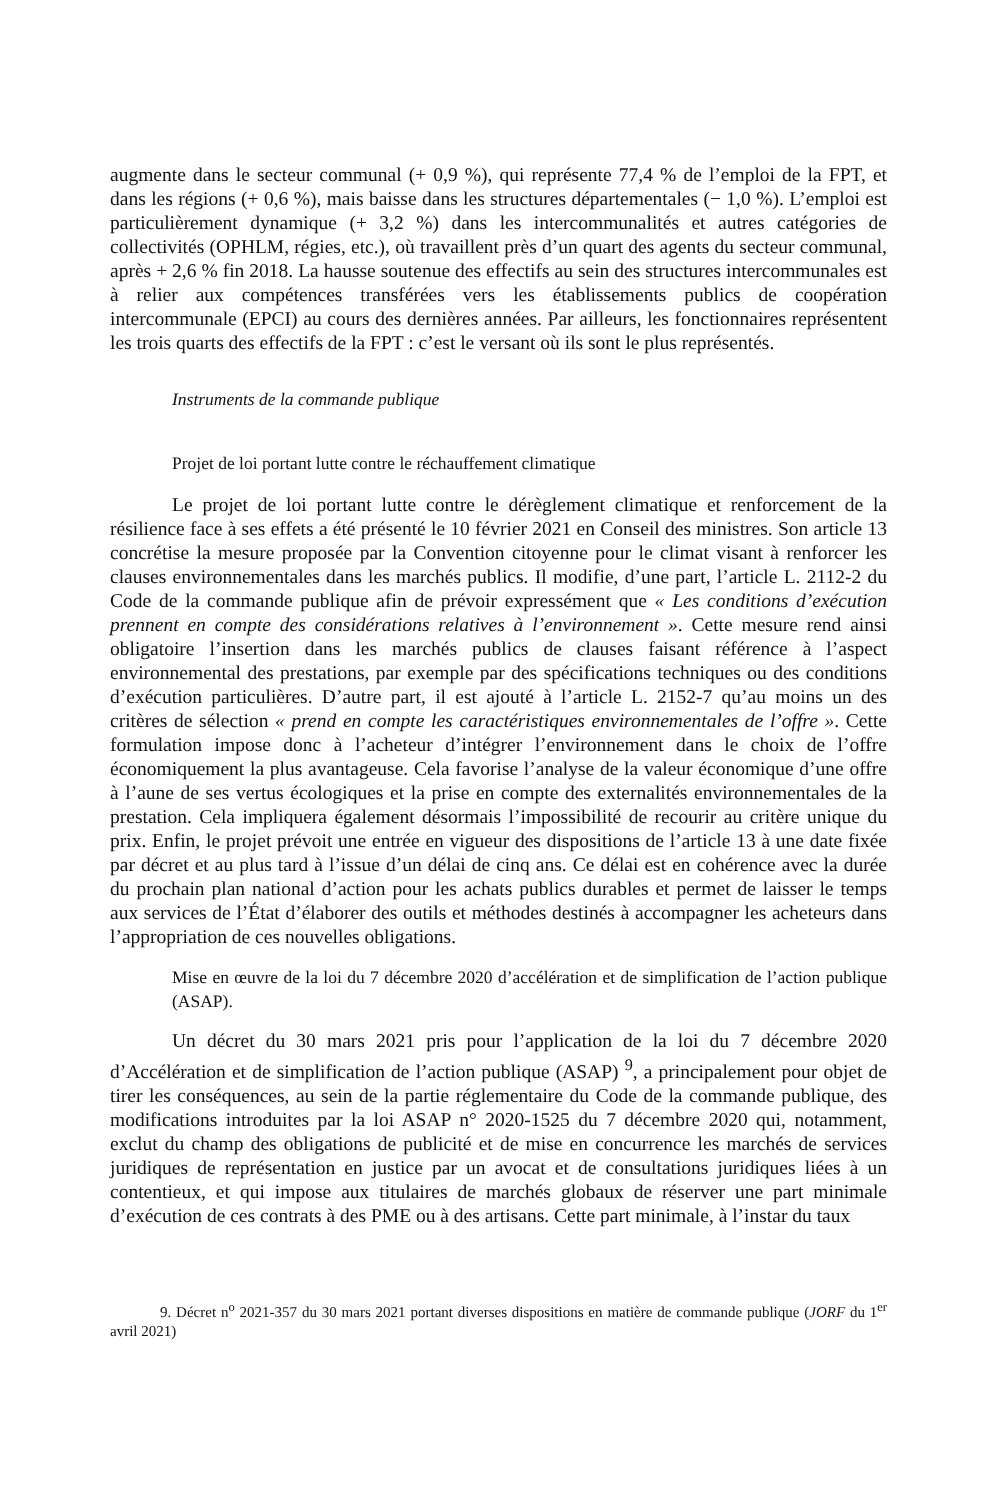augmente dans le secteur communal (+ 0,9 %), qui représente 77,4 % de l’emploi de la FPT, et dans les régions (+ 0,6 %), mais baisse dans les structures départementales (− 1,0 %). L’emploi est particulièrement dynamique (+ 3,2 %) dans les intercommunalités et autres catégories de collectivités (OPHLM, régies, etc.), où travaillent près d’un quart des agents du secteur communal, après + 2,6 % fin 2018. La hausse soutenue des effectifs au sein des structures intercommunales est à relier aux compétences transférées vers les établissements publics de coopération intercommunale (EPCI) au cours des dernières années. Par ailleurs, les fonctionnaires représentent les trois quarts des effectifs de la FPT : c’est le versant où ils sont le plus représentés.
Instruments de la commande publique
Projet de loi portant lutte contre le réchauffement climatique
Le projet de loi portant lutte contre le dérèglement climatique et renforcement de la résilience face à ses effets a été présenté le 10 février 2021 en Conseil des ministres. Son article 13 concrétise la mesure proposée par la Convention citoyenne pour le climat visant à renforcer les clauses environnementales dans les marchés publics. Il modifie, d’une part, l’article L. 2112-2 du Code de la commande publique afin de prévoir expressément que « Les conditions d’exécution prennent en compte des considérations relatives à l’environnement ». Cette mesure rend ainsi obligatoire l’insertion dans les marchés publics de clauses faisant référence à l’aspect environnemental des prestations, par exemple par des spécifications techniques ou des conditions d’exécution particulières. D’autre part, il est ajouté à l’article L. 2152-7 qu’au moins un des critères de sélection « prend en compte les caractéristiques environnementales de l’offre ». Cette formulation impose donc à l’acheteur d’intégrer l’environnement dans le choix de l’offre économiquement la plus avantageuse. Cela favorise l’analyse de la valeur économique d’une offre à l’aune de ses vertus écologiques et la prise en compte des externalités environnementales de la prestation. Cela impliquera également désormais l’impossibilité de recourir au critère unique du prix. Enfin, le projet prévoit une entrée en vigueur des dispositions de l’article 13 à une date fixée par décret et au plus tard à l’issue d’un délai de cinq ans. Ce délai est en cohérence avec la durée du prochain plan national d’action pour les achats publics durables et permet de laisser le temps aux services de l’État d’élaborer des outils et méthodes destinés à accompagner les acheteurs dans l’appropriation de ces nouvelles obligations.
Mise en œuvre de la loi du 7 décembre 2020 d’accélération et de simplification de l’action publique (ASAP).
Un décret du 30 mars 2021 pris pour l’application de la loi du 7 décembre 2020 d’Accélération et de simplification de l’action publique (ASAP) <sup>9</sup>, a principalement pour objet de tirer les conséquences, au sein de la partie réglementaire du Code de la commande publique, des modifications introduites par la loi ASAP n° 2020-1525 du 7 décembre 2020 qui, notamment, exclut du champ des obligations de publicité et de mise en concurrence les marchés de services juridiques de représentation en justice par un avocat et de consultations juridiques liées à un contentieux, et qui impose aux titulaires de marchés globaux de réserver une part minimale d’exécution de ces contrats à des PME ou à des artisans. Cette part minimale, à l’instar du taux
9. Décret n<sup>o</sup> 2021-357 du 30 mars 2021 portant diverses dispositions en matière de commande publique (JORF du 1<sup>er</sup> avril 2021)